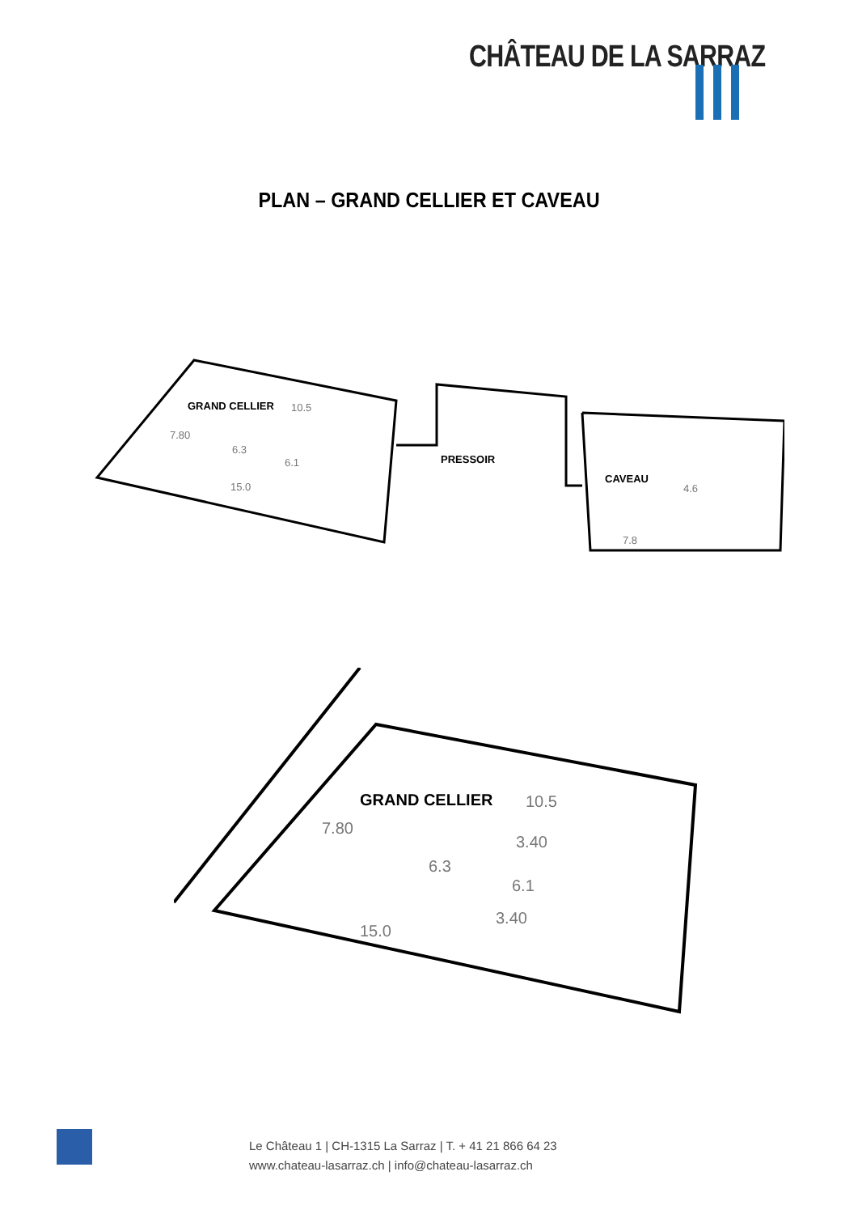CHÂTEAU DE LA SARRAZ
PLAN – GRAND CELLIER ET CAVEAU
GRAND CELLIER
10.5
7.80
15.0
6.3
6.1
PRESSOIR
CAVEAU
4.6
7.8
GRAND CELLIER
10.5
7.80
3.40
6.3
6.1
3.40
15.0
Le Château 1 | CH-1315 La Sarraz | T. + 41 21 866 64 23
www.chateau-lasarraz.ch | info@chateau-lasarraz.ch